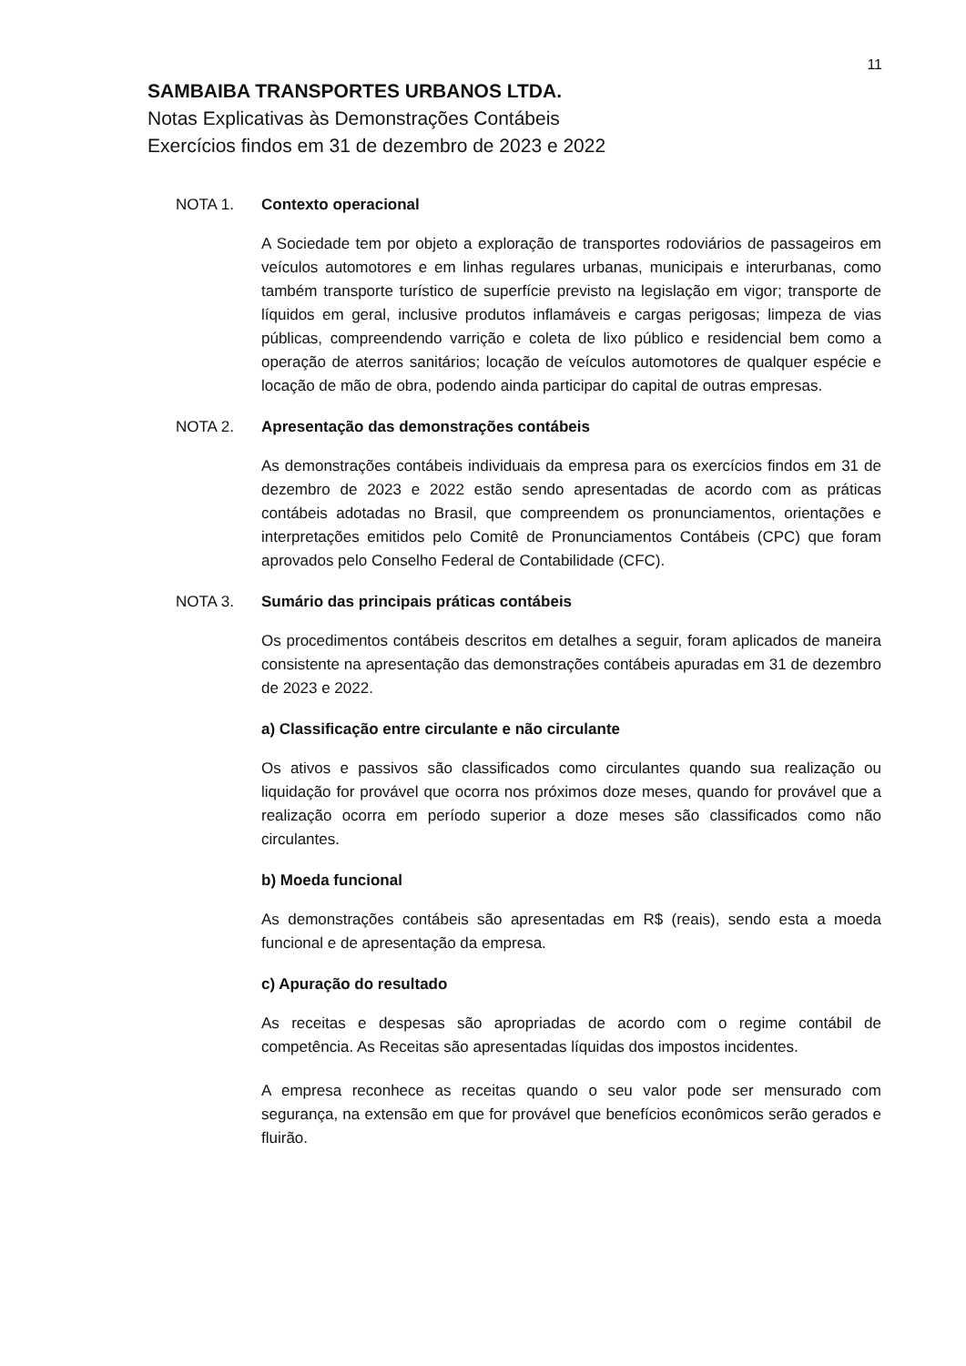11
SAMBAIBA TRANSPORTES URBANOS LTDA.
Notas Explicativas às Demonstrações Contábeis
Exercícios findos em 31 de dezembro de 2023 e 2022
NOTA 1. Contexto operacional
A Sociedade tem por objeto a exploração de transportes rodoviários de passageiros em veículos automotores e em linhas regulares urbanas, municipais e interurbanas, como também transporte turístico de superfície previsto na legislação em vigor; transporte de líquidos em geral, inclusive produtos inflamáveis e cargas perigosas; limpeza de vias públicas, compreendendo varrição e coleta de lixo público e residencial bem como a operação de aterros sanitários; locação de veículos automotores de qualquer espécie e locação de mão de obra, podendo ainda participar do capital de outras empresas.
NOTA 2. Apresentação das demonstrações contábeis
As demonstrações contábeis individuais da empresa para os exercícios findos em 31 de dezembro de 2023 e 2022 estão sendo apresentadas de acordo com as práticas contábeis adotadas no Brasil, que compreendem os pronunciamentos, orientações e interpretações emitidos pelo Comitê de Pronunciamentos Contábeis (CPC) que foram aprovados pelo Conselho Federal de Contabilidade (CFC).
NOTA 3. Sumário das principais práticas contábeis
Os procedimentos contábeis descritos em detalhes a seguir, foram aplicados de maneira consistente na apresentação das demonstrações contábeis apuradas em 31 de dezembro de 2023 e 2022.
a) Classificação entre circulante e não circulante
Os ativos e passivos são classificados como circulantes quando sua realização ou liquidação for provável que ocorra nos próximos doze meses, quando for provável que a realização ocorra em período superior a doze meses são classificados como não circulantes.
b) Moeda funcional
As demonstrações contábeis são apresentadas em R$ (reais), sendo esta a moeda funcional e de apresentação da empresa.
c) Apuração do resultado
As receitas e despesas são apropriadas de acordo com o regime contábil de competência. As Receitas são apresentadas líquidas dos impostos incidentes.
A empresa reconhece as receitas quando o seu valor pode ser mensurado com segurança, na extensão em que for provável que benefícios econômicos serão gerados e fluirão.